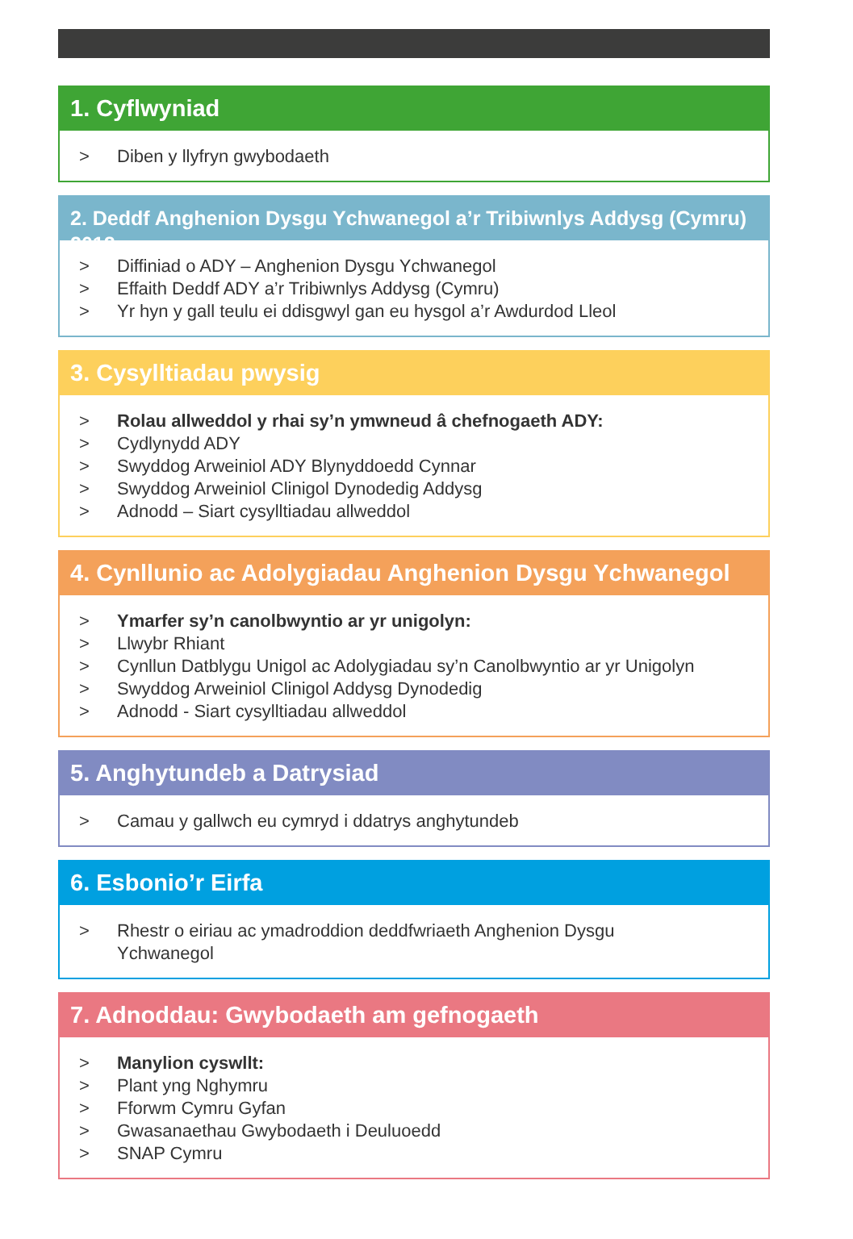1. Cyflwyniad
> Diben y llyfryn gwybodaeth
2. Deddf Anghenion Dysgu Ychwanegol a’r Tribiwnlys Addysg (Cymru) 2018
> Diffiniad o ADY – Anghenion Dysgu Ychwanegol
> Effaith Deddf ADY a’r Tribiwnlys Addysg (Cymru)
> Yr hyn y gall teulu ei ddisgwyl gan eu hysgol a’r Awdurdod Lleol
3. Cysylltiadau pwysig
> Rolau allweddol y rhai sy’n ymwneud â chefnogaeth ADY:
> Cydlynydd ADY
> Swyddog Arweiniol ADY Blynyddoedd Cynnar
> Swyddog Arweiniol Clinigol Dynodedig Addysg
> Adnodd – Siart cysylltiadau allweddol
4. Cynllunio ac Adolygiadau Anghenion Dysgu Ychwanegol
> Ymarfer sy’n canolbwyntio ar yr unigolyn:
> Llwybr Rhiant
> Cynllun Datblygu Unigol ac Adolygiadau sy’n Canolbwyntio ar yr Unigolyn
> Swyddog Arweiniol Clinigol Addysg Dynodedig
> Adnodd - Siart cysylltiadau allweddol
5. Anghytundeb a Datrysiad
> Camau y gallwch eu cymryd i ddatrys anghytundeb
6. Esbonio’r Eirfa
> Rhestr o eiriau ac ymadroddion deddfwriaeth Anghenion Dysgu
Ychwanegol
7. Adnoddau: Gwybodaeth am gefnogaeth
> Manylion cyswllt:
> Plant yng Nghymru
> Fforwm Cymru Gyfan
> Gwasanaethau Gwybodaeth i Deuluoedd
> SNAP Cymru